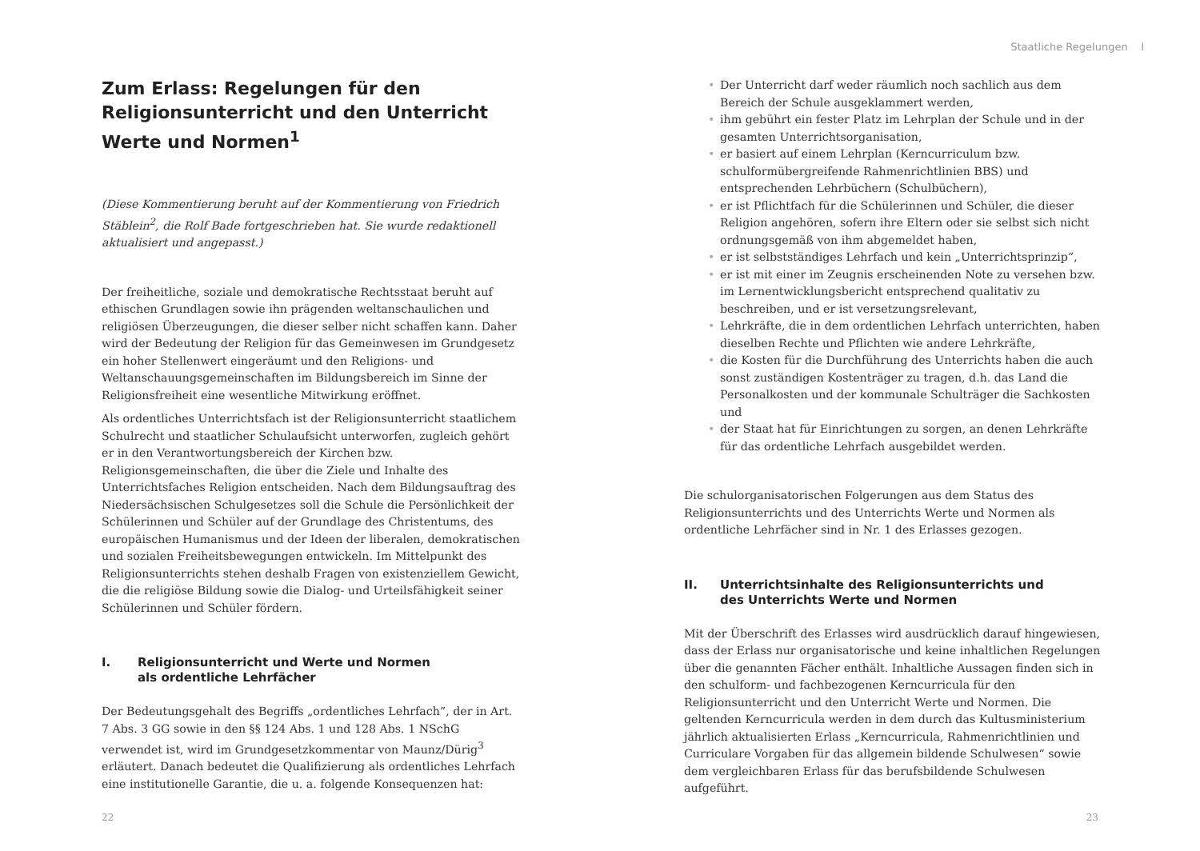Zum Erlass: Regelungen für den Religionsunterricht und den Unterricht Werte und Normen<sup>1</sup>
(Diese Kommentierung beruht auf der Kommentierung von Friedrich Stäblein<sup>2</sup>, die Rolf Bade fortgeschrieben hat. Sie wurde redaktionell aktualisiert und angepasst.)
Der freiheitliche, soziale und demokratische Rechtsstaat beruht auf ethischen Grundlagen sowie ihn prägenden weltanschaulichen und religiösen Überzeugungen, die dieser selber nicht schaffen kann. Daher wird der Bedeutung der Religion für das Gemeinwesen im Grundgesetz ein hoher Stellenwert eingeräumt und den Religions- und Weltanschauungsgemeinschaften im Bildungsbereich im Sinne der Religionsfreiheit eine wesentliche Mitwirkung eröffnet.
Als ordentliches Unterrichtsfach ist der Religionsunterricht staatlichem Schulrecht und staatlicher Schulaufsicht unterworfen, zugleich gehört er in den Verantwortungsbereich der Kirchen bzw. Religionsgemeinschaften, die über die Ziele und Inhalte des Unterrichtsfaches Religion entscheiden. Nach dem Bildungsauftrag des Niedersächsischen Schulgesetzes soll die Schule die Persönlichkeit der Schülerinnen und Schüler auf der Grundlage des Christentums, des europäischen Humanismus und der Ideen der liberalen, demokratischen und sozialen Freiheitsbewegungen entwickeln. Im Mittelpunkt des Religionsunterrichts stehen deshalb Fragen von existenziellem Gewicht, die die religiöse Bildung sowie die Dialog- und Urteilsfähigkeit seiner Schülerinnen und Schüler fördern.
I. Religionsunterricht und Werte und Normen
als ordentliche Lehrfächer
Der Bedeutungsgehalt des Begriffs „ordentliches Lehrfach”, der in Art. 7 Abs. 3 GG sowie in den §§ 124 Abs. 1 und 128 Abs. 1 NSchG verwendet ist, wird im Grundgesetzkommentar von Maunz/Dürig<sup>3</sup> erläutert. Danach bedeutet die Qualifizierung als ordentliches Lehrfach eine institutionelle Garantie, die u. a. folgende Konsequenzen hat:
22
Staatliche Regelungen I
• Der Unterricht darf weder räumlich noch sachlich aus dem Bereich der Schule ausgeklammert werden,
• ihm gebührt ein fester Platz im Lehrplan der Schule und in der gesamten Unterrichtsorganisation,
• er basiert auf einem Lehrplan (Kerncurriculum bzw. schulformübergreifende Rahmenrichtlinien BBS) und entsprechenden Lehrbüchern (Schulbüchern),
• er ist Pflichtfach für die Schülerinnen und Schüler, die dieser Religion angehören, sofern ihre Eltern oder sie selbst sich nicht ordnungsgemäß von ihm abgemeldet haben,
• er ist selbstständiges Lehrfach und kein „Unterrichtsprinzip”,
• er ist mit einer im Zeugnis erscheinenden Note zu versehen bzw. im Lernentwicklungsbericht entsprechend qualitativ zu beschreiben, und er ist versetzungsrelevant,
• Lehrkräfte, die in dem ordentlichen Lehrfach unterrichten, haben dieselben Rechte und Pflichten wie andere Lehrkräfte,
• die Kosten für die Durchführung des Unterrichts haben die auch sonst zuständigen Kostenträger zu tragen, d.h. das Land die Personalkosten und der kommunale Schulträger die Sachkosten und
• der Staat hat für Einrichtungen zu sorgen, an denen Lehrkräfte für das ordentliche Lehrfach ausgebildet werden.
Die schulorganisatorischen Folgerungen aus dem Status des Religionsunterrichts und des Unterrichts Werte und Normen als ordentliche Lehrfächer sind in Nr. 1 des Erlasses gezogen.
II. Unterrichtsinhalte des Religionsunterrichts und
des Unterrichts Werte und Normen
Mit der Überschrift des Erlasses wird ausdrücklich darauf hingewiesen, dass der Erlass nur organisatorische und keine inhaltlichen Regelungen über die genannten Fächer enthält. Inhaltliche Aussagen finden sich in den schulform- und fachbezogenen Kerncurricula für den Religionsunterricht und den Unterricht Werte und Normen. Die geltenden Kerncurricula werden in dem durch das Kultusministerium jährlich aktualisierten Erlass „Kerncurricula, Rahmenrichtlinien und Curriculare Vorgaben für das allgemein bildende Schulwesen“ sowie dem vergleichbaren Erlass für das berufsbildende Schulwesen aufgeführt.
23